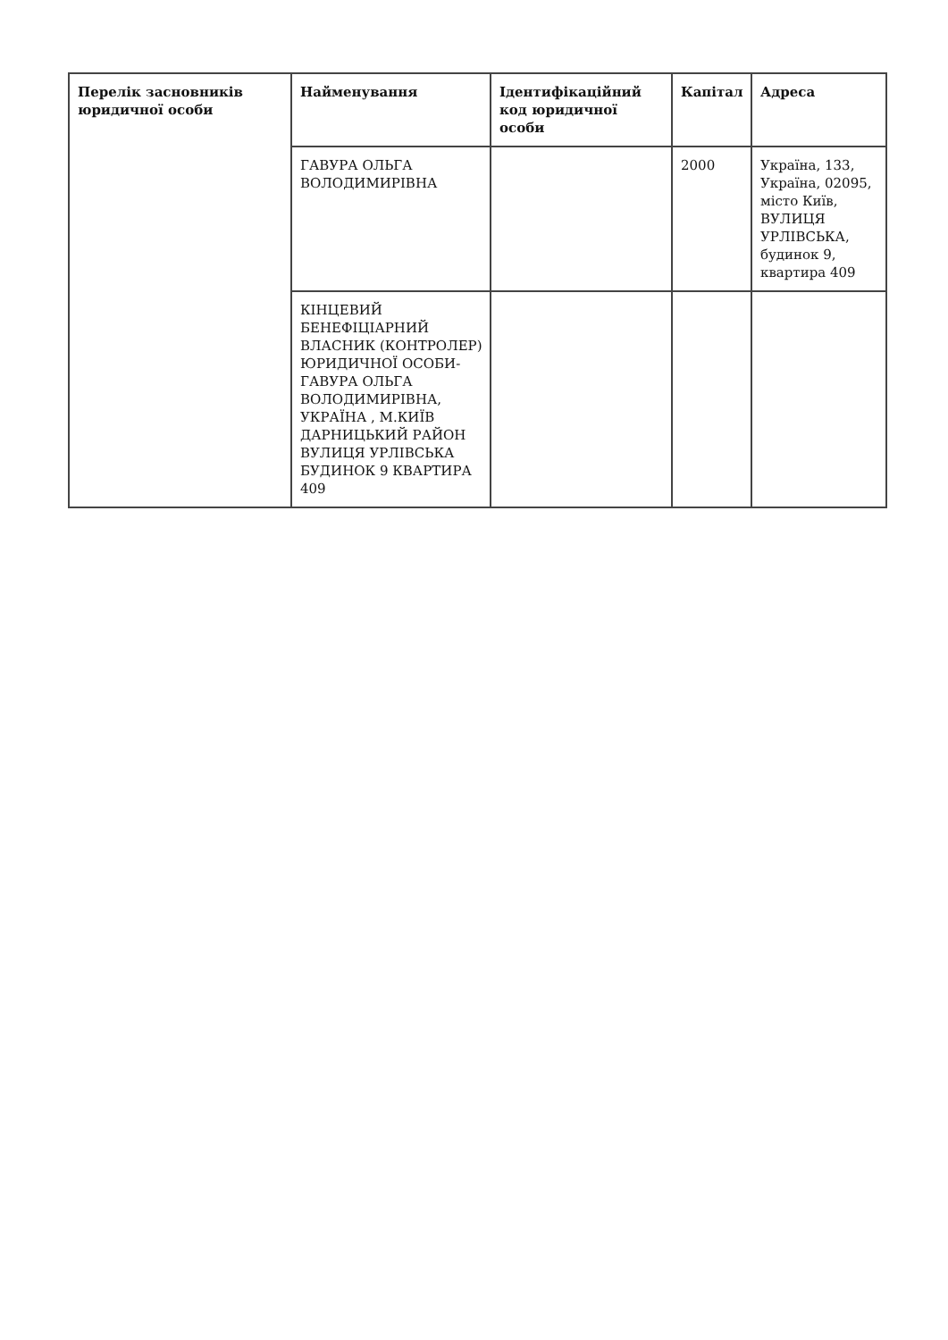| Перелік засновників юридичної особи | Найменування | Ідентифікаційний код юридичної особи | Капітал | Адреса |
| --- | --- | --- | --- | --- |
| | ГАВУРА ОЛЬГА ВОЛОДИМИРІВНА | | 2000 | Україна, 133, Україна, 02095, місто Київ, ВУЛИЦЯ УРЛІВСЬКА, будинок 9, квартира 409 |
| | КІНЦЕВИЙ БЕНЕФІЦІАРНИЙ ВЛАСНИК (КОНТРОЛЕР) ЮРИДИЧНОЇ ОСОБИ- ГАВУРА ОЛЬГА ВОЛОДИМИРІВНА, УКРАЇНА , М.КИЇВ ДАРНИЦЬКИЙ РАЙОН ВУЛИЦЯ УРЛІВСЬКА БУДИНОК 9 КВАРТИРА 409 | | | |